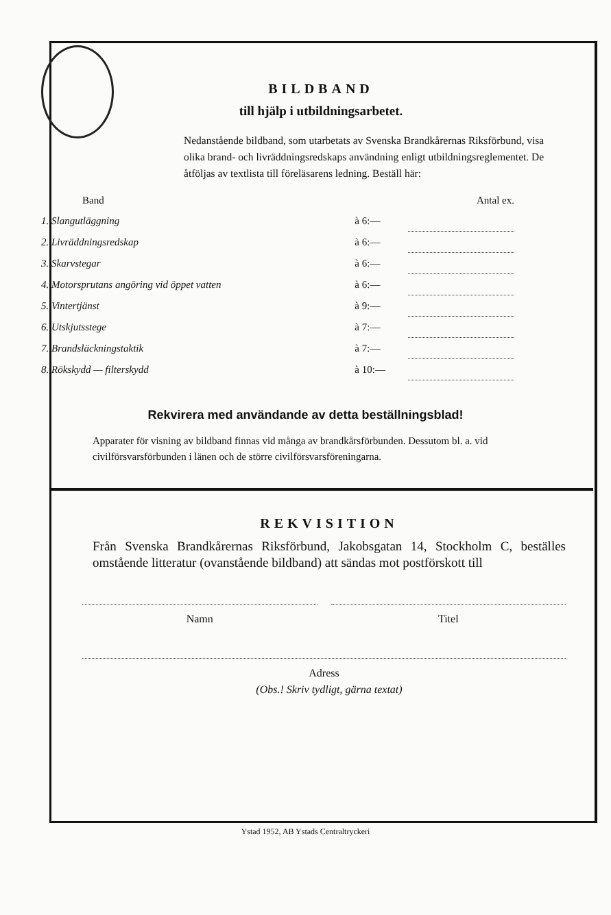BILDBAND
till hjälp i utbildningsarbetet.
Nedanstående bildband, som utarbetats av Svenska Brandkårernas Riksförbund, visa olika brand- och livräddningsredskaps användning enligt utbildningsreglementet. De åtföljas av textlista till föreläsarens ledning. Beställ här:
| Band | | Antal ex. |
| --- | --- | --- |
| 1. Slangutläggning | à 6:— | |
| 2. Livräddningsredskap | à 6:— | |
| 3. Skarvstegar | à 6:— | |
| 4. Motorsprutans angöring vid öppet vatten | à 6:— | |
| 5. Vintertjänst | à 9:— | |
| 6. Utskjutsstege | à 7:— | |
| 7. Brandsläckningstaktik | à 7:— | |
| 8. Rökskydd — filterskydd | à 10:— | |
Rekvirera med användande av detta beställningsblad!
Apparater för visning av bildband finnas vid många av brandkårsförbunden. Dessutom bl. a. vid civilförsvarsförbunden i länen och de större civilförsvarsföreningarna.
REKVISITION
Från Svenska Brandkårernas Riksförbund, Jakobsgatan 14, Stockholm C, beställes omstående litteratur (ovanstående bildband) att sändas mot postförskott till
Namn Titel
Adress
(Obs.! Skriv tydligt, gärna textat)
Ystad 1952, AB Ystads Centraltryckeri